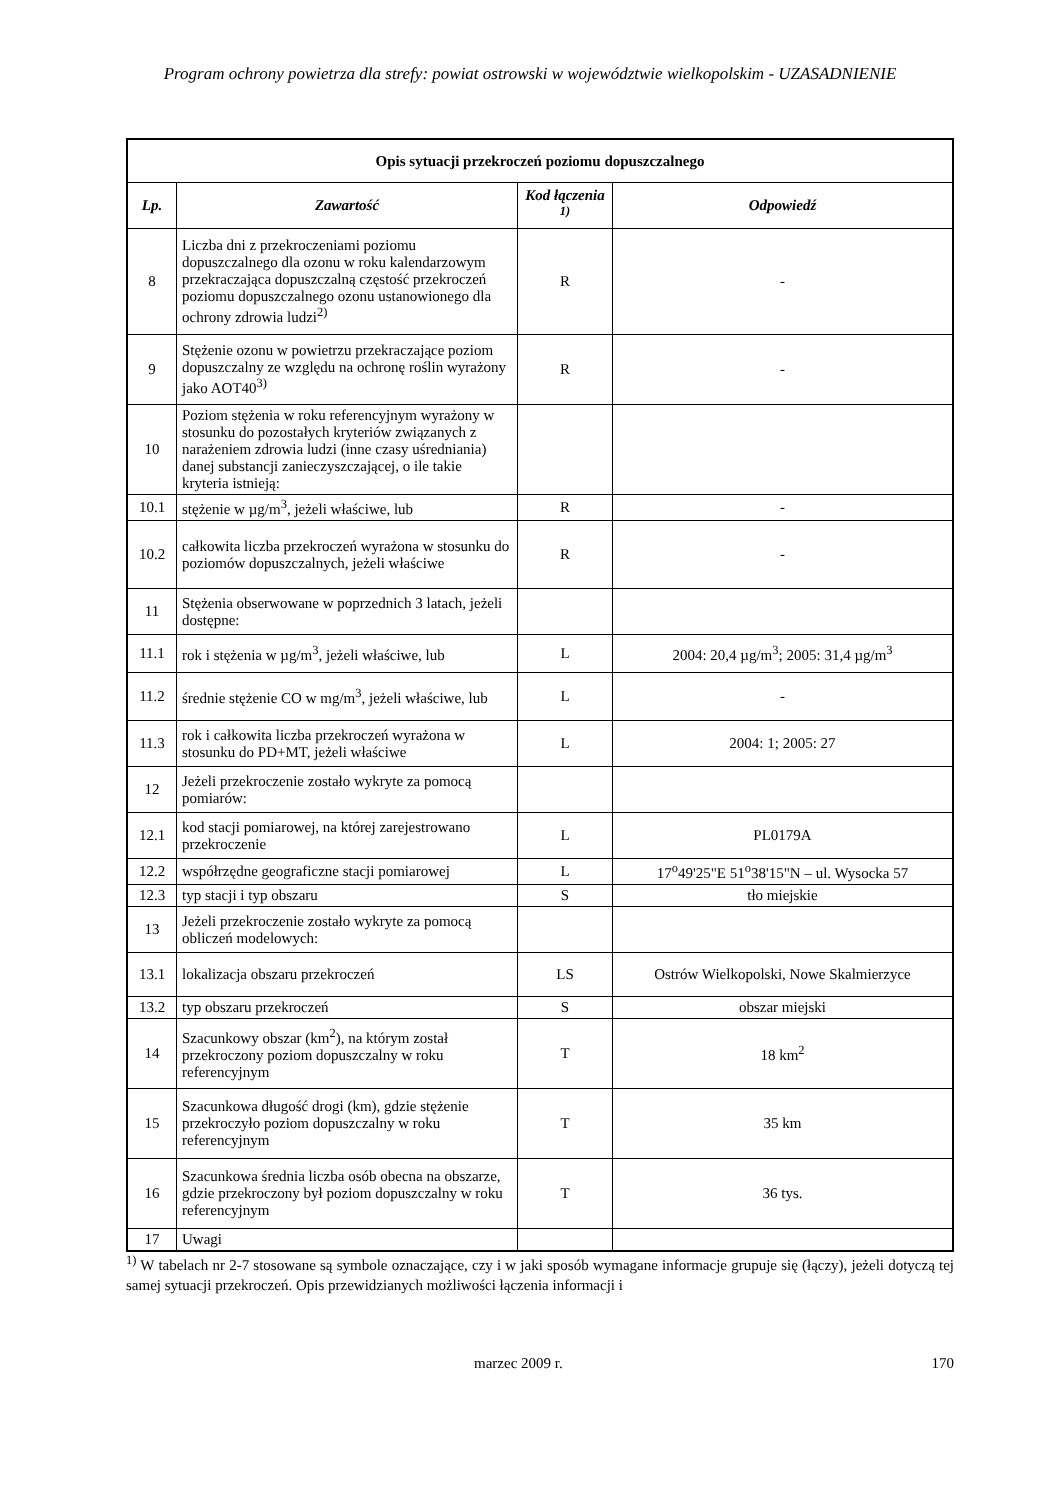Program ochrony powietrza dla strefy: powiat ostrowski w województwie wielkopolskim - UZASADNIENIE
| Opis sytuacji przekroczeń poziomu dopuszczalnego | | | |
| Lp. | Zawartość | Kod łączenia <sup>1)</sup> | Odpowiedź |
| 8 | Liczba dni z przekroczeniami poziomu dopuszczalnego dla ozonu w roku kalendarzowym przekraczająca dopuszczalną częstość przekroczeń poziomu dopuszczalnego ozonu ustanowionego dla ochrony zdrowia ludzi<sup>2)</sup> | R | - |
| 9 | Stężenie ozonu w powietrzu przekraczające poziom dopuszczalny ze względu na ochronę roślin wyrażony jako AOT40<sup>3)</sup> | R | - |
| 10 | Poziom stężenia w roku referencyjnym wyrażony w stosunku do pozostałych kryteriów związanych z narażeniem zdrowia ludzi (inne czasy uśredniania) danej substancji zanieczyszczającej, o ile takie kryteria istnieją: | | |
| 10.1 | stężenie w µg/m<sup>3</sup>, jeżeli właściwe, lub | R | - |
| 10.2 | całkowita liczba przekroczeń wyrażona w stosunku do poziomów dopuszczalnych, jeżeli właściwe | R | - |
| 11 | Stężenia obserwowane w poprzednich 3 latach, jeżeli dostępne: | | |
| 11.1 | rok i stężenia w µg/m<sup>3</sup>, jeżeli właściwe, lub | L | 2004: 20,4 µg/m<sup>3</sup>; 2005: 31,4 µg/m<sup>3</sup> |
| 11.2 | średnie stężenie CO w mg/m<sup>3</sup>, jeżeli właściwe, lub | L | - |
| 11.3 | rok i całkowita liczba przekroczeń wyrażona w stosunku do PD+MT, jeżeli właściwe | L | 2004: 1; 2005: 27 |
| 12 | Jeżeli przekroczenie zostało wykryte za pomocą pomiarów: | | |
| 12.1 | kod stacji pomiarowej, na której zarejestrowano przekroczenie | L | PL0179A |
| 12.2 | współrzędne geograficzne stacji pomiarowej | L | 17<sup>o</sup>49'25"E 51<sup>o</sup>38'15"N – ul. Wysocka 57 |
| 12.3 | typ stacji i typ obszaru | S | tło miejskie |
| 13 | Jeżeli przekroczenie zostało wykryte za pomocą obliczeń modelowych: | | |
| 13.1 | lokalizacja obszaru przekroczeń | LS | Ostrów Wielkopolski, Nowe Skalmierzyce |
| 13.2 | typ obszaru przekroczeń | S | obszar miejski |
| 14 | Szacunkowy obszar (km<sup>2</sup>), na którym został przekroczony poziom dopuszczalny w roku referencyjnym | T | 18 km<sup>2</sup> |
| 15 | Szacunkowa długość drogi (km), gdzie stężenie przekroczyło poziom dopuszczalny w roku referencyjnym | T | 35 km |
| 16 | Szacunkowa średnia liczba osób obecna na obszarze, gdzie przekroczony był poziom dopuszczalny w roku referencyjnym | T | 36 tys. |
| 17 | Uwagi | | |
<sup>1)</sup> W tabelach nr 2-7 stosowane są symbole oznaczające, czy i w jaki sposób wymagane informacje grupuje się (łączy), jeżeli dotyczą tej samej sytuacji przekroczeń. Opis przewidzianych możliwości łączenia informacji i
marzec 2009 r. 170